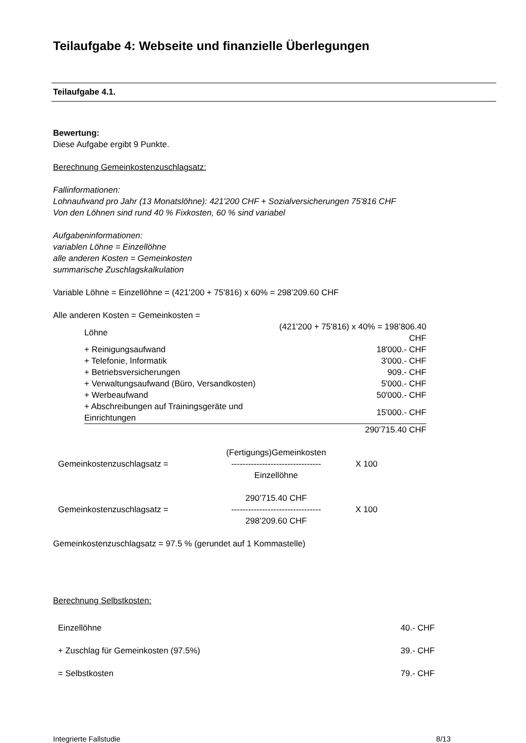Teilaufgabe 4: Webseite und finanzielle Überlegungen
Teilaufgabe 4.1.
Bewertung:
Diese Aufgabe ergibt 9 Punkte.
Berechnung Gemeinkostenzuschlagsatz:
Fallinformationen:
Lohnaufwand pro Jahr (13 Monatslöhne): 421'200 CHF + Sozialversicherungen 75'816 CHF
Von den Löhnen sind rund 40 % Fixkosten, 60 % sind variabel
Aufgabeninformationen:
variablen Löhne = Einzellöhne
alle anderen Kosten = Gemeinkosten
summarische Zuschlagskalkulation
Variable Löhne = Einzellöhne = (421'200 + 75'816) x 60% = 298’209.60 CHF
Alle anderen Kosten = Gemeinkosten =
| Löhne | (421'200 + 75'816) x 40% = 198’806.40 CHF |
| + Reinigungsaufwand | 18'000.- CHF |
| + Telefonie, Informatik | 3'000.- CHF |
| + Betriebsversicherungen | 909.- CHF |
| + Verwaltungsaufwand (Büro, Versandkosten) | 5'000.- CHF |
| + Werbeaufwand | 50'000.- CHF |
| + Abschreibungen auf Trainingsgeräte und Einrichtungen | 15'000.- CHF |
| | 290’715.40 CHF |
| | (Fertigungs)Gemeinkosten | |
| Gemeinkostenzuschlagsatz = | -------------------------------- | X 100 |
| | Einzellöhne | |
| | 290’715.40 CHF | |
| Gemeinkostenzuschlagsatz = | -------------------------------- | X 100 |
| | 298’209.60 CHF | |
Gemeinkostenzuschlagsatz = 97.5 % (gerundet auf 1 Kommastelle)
Berechnung Selbstkosten:
| Einzellöhne | 40.- CHF |
| + Zuschlag für Gemeinkosten (97.5%) | 39.- CHF |
| = Selbstkosten | 79.- CHF |
Integrierte Fallstudie 8/13